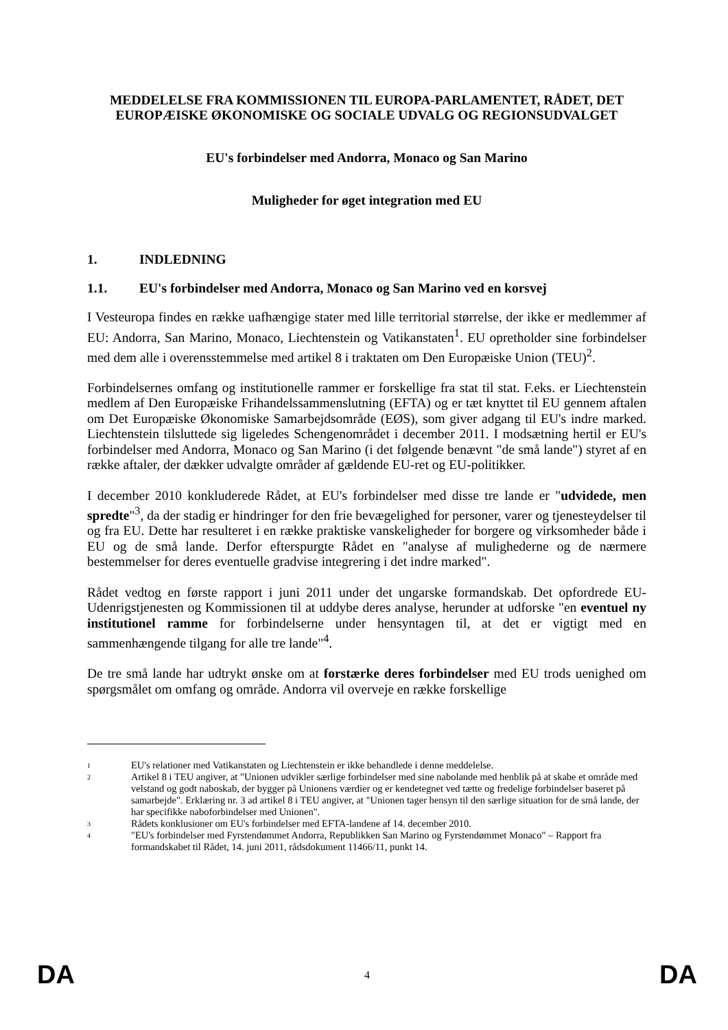MEDDELELSE FRA KOMMISSIONEN TIL EUROPA-PARLAMENTET, RÅDET, DET EUROPÆISKE ØKONOMISKE OG SOCIALE UDVALG OG REGIONSUDVALGET
EU's forbindelser med Andorra, Monaco og San Marino
Muligheder for øget integration med EU
1. INDLEDNING
1.1. EU's forbindelser med Andorra, Monaco og San Marino ved en korsvej
I Vesteuropa findes en række uafhængige stater med lille territorial størrelse, der ikke er medlemmer af EU: Andorra, San Marino, Monaco, Liechtenstein og Vatikanstaten<sup>1</sup>. EU opretholder sine forbindelser med dem alle i overensstemmelse med artikel 8 i traktaten om Den Europæiske Union (TEU)<sup>2</sup>.
Forbindelsernes omfang og institutionelle rammer er forskellige fra stat til stat. F.eks. er Liechtenstein medlem af Den Europæiske Frihandelssammenslutning (EFTA) og er tæt knyttet til EU gennem aftalen om Det Europæiske Økonomiske Samarbejdsområde (EØS), som giver adgang til EU's indre marked. Liechtenstein tilsluttede sig ligeledes Schengenområdet i december 2011. I modsætning hertil er EU's forbindelser med Andorra, Monaco og San Marino (i det følgende benævnt "de små lande") styret af en række aftaler, der dækker udvalgte områder af gældende EU-ret og EU-politikker.
I december 2010 konkluderede Rådet, at EU's forbindelser med disse tre lande er "udvidede, men spredte"<sup>3</sup>, da der stadig er hindringer for den frie bevægelighed for personer, varer og tjenesteydelser til og fra EU. Dette har resulteret i en række praktiske vanskeligheder for borgere og virksomheder både i EU og de små lande. Derfor efterspurgte Rådet en "analyse af mulighederne og de nærmere bestemmelser for deres eventuelle gradvise integrering i det indre marked".
Rådet vedtog en første rapport i juni 2011 under det ungarske formandskab. Det opfordrede EU-Udenrigstjenesten og Kommissionen til at uddybe deres analyse, herunder at udforske "en eventuel ny institutionel ramme for forbindelserne under hensyntagen til, at det er vigtigt med en sammenhængende tilgang for alle tre lande"<sup>4</sup>.
De tre små lande har udtrykt ønske om at forstærke deres forbindelser med EU trods uenighed om spørgsmålet om omfang og område. Andorra vil overveje en række forskellige
1 EU's relationer med Vatikanstaten og Liechtenstein er ikke behandlede i denne meddelelse.
2 Artikel 8 i TEU angiver, at "Unionen udvikler særlige forbindelser med sine nabolande med henblik på at skabe et område med velstand og godt naboskab, der bygger på Unionens værdier og er kendetegnet ved tætte og fredelige forbindelser baseret på samarbejde". Erklæring nr. 3 ad artikel 8 i TEU angiver, at "Unionen tager hensyn til den særlige situation for de små lande, der har specifikke naboforbindelser med Unionen".
3 Rådets konklusioner om EU's forbindelser med EFTA-landene af 14. december 2010.
4 "EU's forbindelser med Fyrstendømmet Andorra, Republikken San Marino og Fyrstendømmet Monaco" – Rapport fra formandskabet til Rådet, 14. juni 2011, rådsdokument 11466/11, punkt 14.
DA 4 DA